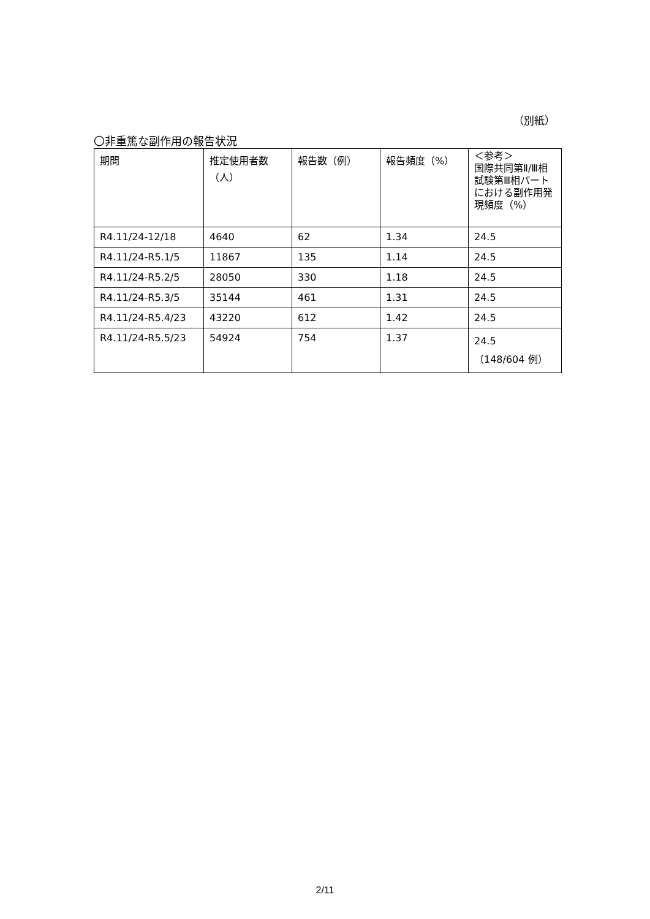（別紙）
〇非重篤な副作用の報告状況
| 期間 | 推定使用者数（人） | 報告数（例） | 報告頻度（%） | ＜参考＞ 国際共同第Ⅱ/Ⅲ相試験第Ⅲ相パートにおける副作用発現頻度（%） |
| --- | --- | --- | --- | --- |
| R4.11/24-12/18 | 4640 | 62 | 1.34 | 24.5 |
| R4.11/24-R5.1/5 | 11867 | 135 | 1.14 | 24.5 |
| R4.11/24-R5.2/5 | 28050 | 330 | 1.18 | 24.5 |
| R4.11/24-R5.3/5 | 35144 | 461 | 1.31 | 24.5 |
| R4.11/24-R5.4/23 | 43220 | 612 | 1.42 | 24.5 |
| R4.11/24-R5.5/23 | 54924 | 754 | 1.37 | 24.5 （148/604 例） |
2/11